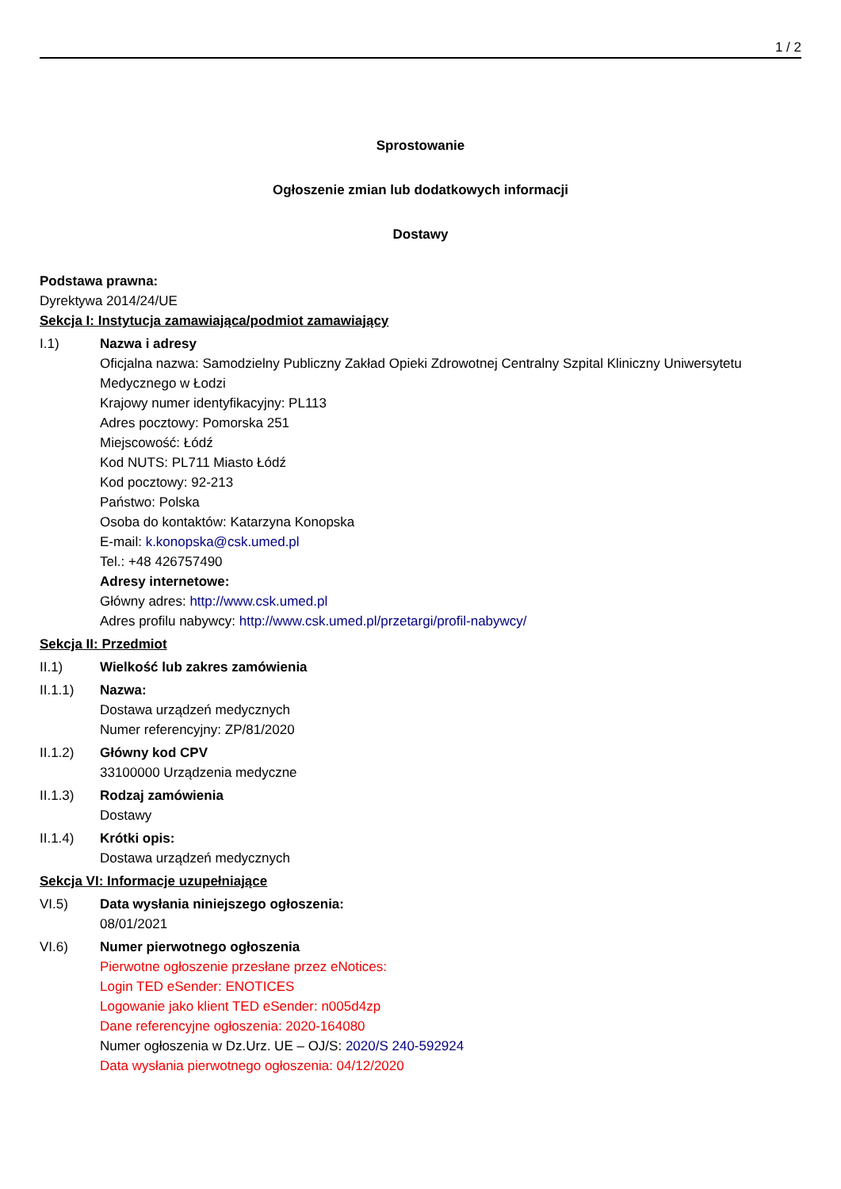1 / 2
Sprostowanie
Ogłoszenie zmian lub dodatkowych informacji
Dostawy
Podstawa prawna:
Dyrektywa 2014/24/UE
Sekcja I: Instytucja zamawiająca/podmiot zamawiający
I.1) Nazwa i adresy
Oficjalna nazwa: Samodzielny Publiczny Zakład Opieki Zdrowotnej Centralny Szpital Kliniczny Uniwersytetu Medycznego w Łodzi
Krajowy numer identyfikacyjny: PL113
Adres pocztowy: Pomorska 251
Miejscowość: Łódź
Kod NUTS: PL711 Miasto Łódź
Kod pocztowy: 92-213
Państwo: Polska
Osoba do kontaktów: Katarzyna Konopska
E-mail: k.konopska@csk.umed.pl
Tel.: +48 426757490
Adresy internetowe:
Główny adres: http://www.csk.umed.pl
Adres profilu nabywcy: http://www.csk.umed.pl/przetargi/profil-nabywcy/
Sekcja II: Przedmiot
II.1) Wielkość lub zakres zamówienia
II.1.1) Nazwa:
Dostawa urządzeń medycznych
Numer referencyjny: ZP/81/2020
II.1.2) Główny kod CPV
33100000 Urządzenia medyczne
II.1.3) Rodzaj zamówienia
Dostawy
II.1.4) Krótki opis:
Dostawa urządzeń medycznych
Sekcja VI: Informacje uzupełniające
VI.5) Data wysłania niniejszego ogłoszenia:
08/01/2021
VI.6) Numer pierwotnego ogłoszenia
Pierwotne ogłoszenie przesłane przez eNotices:
Login TED eSender: ENOTICES
Logowanie jako klient TED eSender: n005d4zp
Dane referencyjne ogłoszenia: 2020-164080
Numer ogłoszenia w Dz.Urz. UE – OJ/S: 2020/S 240-592924
Data wysłania pierwotnego ogłoszenia: 04/12/2020